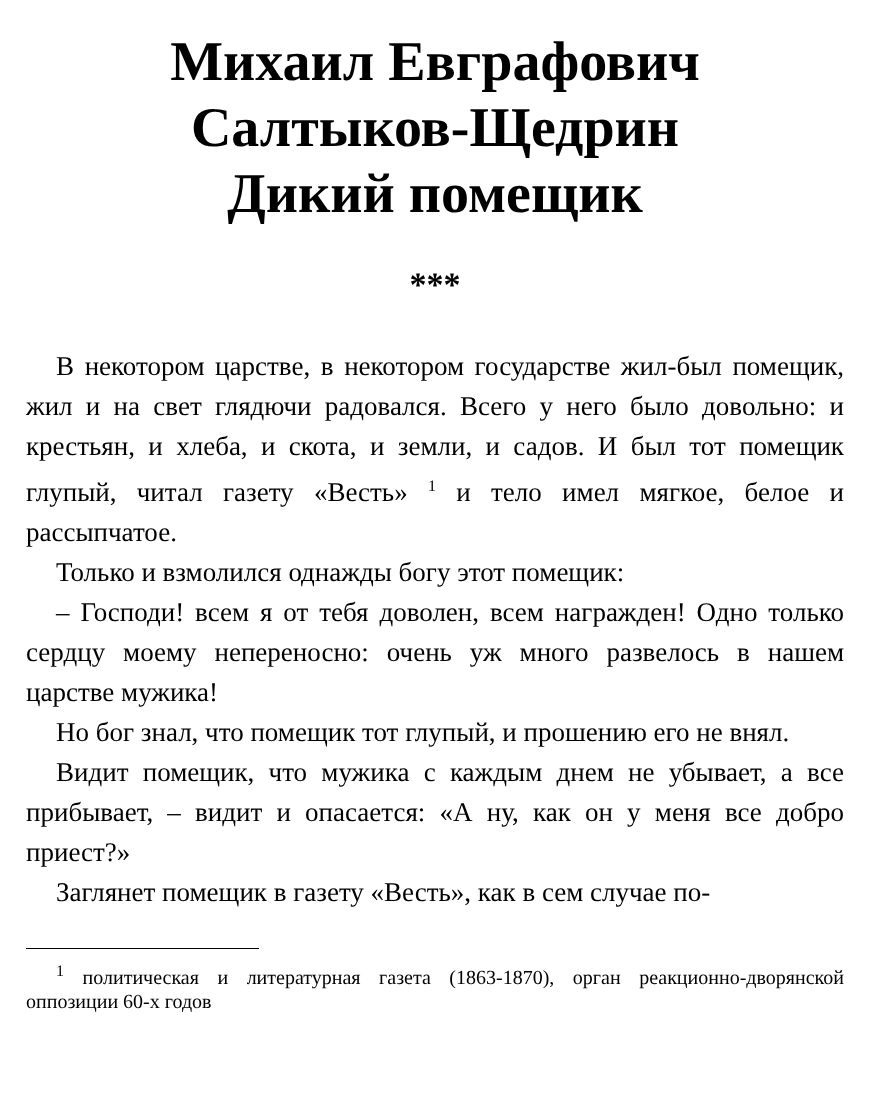Михаил Евграфович
Салтыков-Щедрин
Дикий помещик
***
В некотором царстве, в некотором государстве жил-был помещик, жил и на свет глядючи радовался. Всего у него было довольно: и крестьян, и хлеба, и скота, и земли, и садов. И был тот помещик глупый, читал газету «Весть» <sup>1</sup> и тело имел мягкое, белое и рассыпчатое.
Только и взмолился однажды богу этот помещик:
– Господи! всем я от тебя доволен, всем награжден! Одно только сердцу моему непереносно: очень уж много развелось в нашем царстве мужика!
Но бог знал, что помещик тот глупый, и прошению его не внял.
Видит помещик, что мужика с каждым днем не убывает, а все прибывает, – видит и опасается: «А ну, как он у меня все добро приест?»
Заглянет помещик в газету «Весть», как в сем случае по-
<sup>1</sup> политическая и литературная газета (1863-1870), орган реакционно-дворянской оппозиции 60-х годов